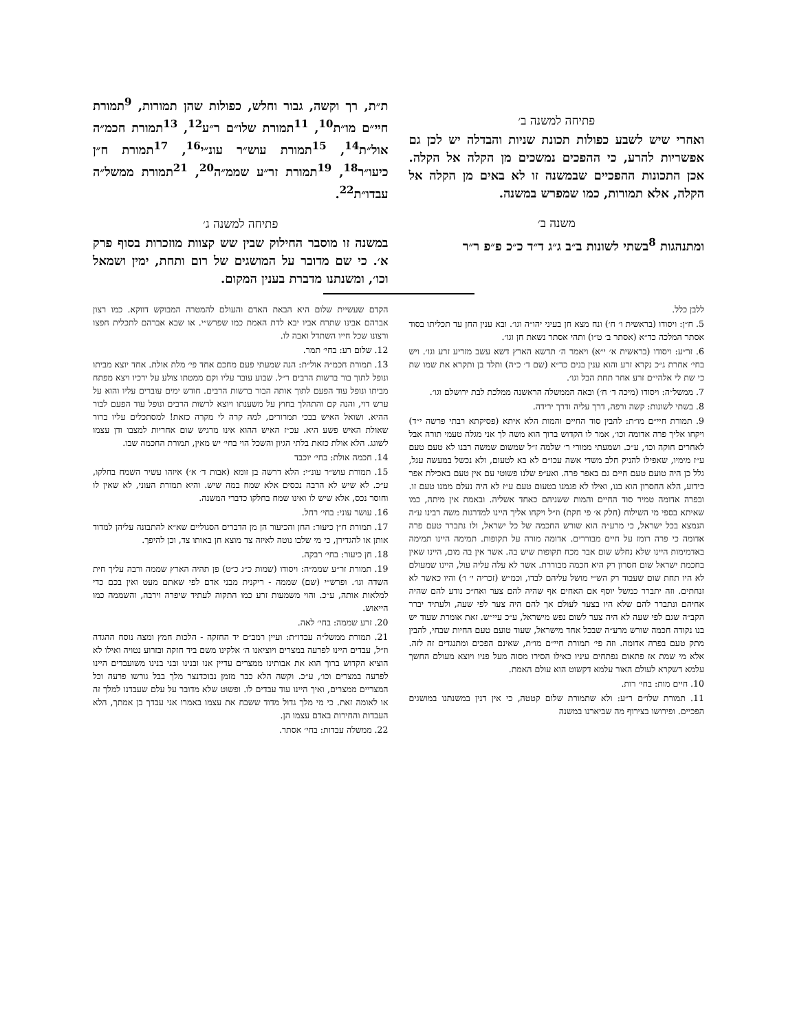פתיחה למשנה ב׳
ואחרי שיש לשבע כפולות תכונת שניות והבדלה יש לכן גם אפשריות להרע, כי ההפכים נמשכים מן הקלה אל הקלה. אכן התכונות ההפכיים שבמשנה זו לא באים מן הקלה אל הקלה, אלא תמורות, כמו שמפרש במשנה.
משנה ב׳
ומתנהגות <sup>8</sup>בשתי לשונות ב״ב ג״ג ד״ד כ״כ פ״פ ר״ר
ת״ת, רך וקשה, גבור וחלש, כפולות שהן תמורות, <sup>9</sup>תמורת חיי״ם מו״ת<sup>10</sup>, <sup>11</sup>תמורת שלו״ם ר״ע<sup>12</sup>, <sup>13</sup>תמורת חכמ״ה אול״ת<sup>14</sup>, <sup>15</sup>תמורת עוש״ר עונ״י<sup>16</sup>, <sup>17</sup>תמורת ח״ן כיעו״ר<sup>18</sup>, <sup>19</sup>תמורת זר״ע שממ״ה<sup>20</sup>, <sup>21</sup>תמורת ממשל״ה עבדו״ת<sup>22</sup>.
פתיחה למשנה ג׳
במשנה זו מוסבר החילוק שבין שש קצוות מוזכרות בסוף פרק א׳. כי שם מדובר על המושגים של רום ותחת, ימין ושמאל וכו׳, ומשנתנו מדברת בענין המקום.
ללבן כלל.
5. ח״ן: ויסודו (בראשית ו׳ ח׳) ונח מצא חן בעיני יהו״ה וגו׳. ובא ענין החן עד תכליתו בסוד אסתר המלכה כד״א (אסתר ב׳ ט״ו) ותהי אסתר נשאת חן וגו׳.
6. זר״ע: ויסודו (בראשית א׳ י״א) ויאמר ה׳ תדשא הארץ דשא עשב מזריע זרע וגו׳. ויש בחי׳ אחרת ג״כ נקרא זרע והוא ענין בנים כד״א (שם ד׳ כ״ה) ותלד בן ותקרא את שמו שת כי שת לי אלהי״ם זרע אחר תחת הבל וגו׳.
7. ממשל״ה: ויסודו (מיכה ד׳ ח׳) ובאה הממשלה הראשנה ממלכת לבת ירושלם וגו׳.
8. בשתי לשונות: קשה ורפה, דרך עליה ודרך ירידה.
9. תמורת חיי״ם מו״ת: להבין סוד החיים והמות הלא איתא (פסיקתא רבתי פרשה י״ד) ויקחו אליך פרה אדומה וכו׳, אמר לו הקדוש ברוך הוא משה לך אני מגלה טעמי תורה אבל לאחרים חוקה וכו׳, ע״כ. ושמעתי ממורי ר׳ שלמה ז״ל שמשום שמשה רבנו לא טעם טעם ע״ז מימיו, שאפילו להניק חלב משדי אשה עכו״ם לא בא לטעום, ולא נכשל במעשה עגל, גלל כן היה טועם טעם חיים גם באפר פרה. ואע״פ שלנו פשוטי עם אין טעם באכילת אפר כידוע, הלא החסרון הוא בנו, ואילו לא פגמנו בטעום טעם ע״ז לא היה נעלם ממנו טעם זו. ובפרה אדומה טמיר סוד החיים והמות ששניהם כאחד אשליה. ובאמת אין מיתה, כמו שאיתא בספי מי השילוח (חלק א׳ פי חקת) וז״ל ויקחו אליך היינו למדרגות משה רבינו ע״ה הנמצא בכל ישראל, כי מרע״ה הוא שורש החכמה של כל ישראל, ולו נתברר טעם פרה אדומה כי פרה רומז על חיים מבוררים. אדומה מורה על תקופות. תמימה היינו תמימה באדמימות היינו שלא נחלש שום אבר מכח תקופות שיש בה. אשר אין בה מום, היינו שאין בחכמת ישראל שום חסרון רק היא חכמה מבוררת. אשר לא עלה עליה עול, היינו שמעולם לא היו תחת שום שעבוד רק הש״י מושל עליהם לבדו, וכמ״ש (זכריה י׳ ו׳) והיו כאשר לא זנחתים. וזה יתברר כמשל יוסף אם האחים אף שהיה להם צער ואח״כ נודע להם שהיה אחיהם ונתברר להם שלא היו בצער לעולם אך להם היה צער לפי שעה, ולעתיד יברר הקב״ה שגם לפי שעה לא היה צער לשום נפש מישראל, ע״כ עיי״ש. זאת אומרת שעוד יש בנו נקודה חכמה שורש מרע״ה שבכל אחד מישראל, שעוד טועם טעם החיות שבחי, להבין מתק טעם בפרה אדומה. וזה פי׳ תמורת חיי״ם מו״ת, שאינם הפכים ומתנגדים זה לזה. אלא מי שמת אז פתאום נפתחים עיניו כאילו הסירו מסוה מעל פניו ויוצא מעולם החשך עלמא דשקרא לעולם האור עלמא דקשוט הוא עולם האמת.
10. חיים מות: בחי׳ רות.
11. תמורת שלו״ם ר״ע: ולא שתמורת שלום קטטה, כי אין דנין במשנתנו במושגים הפכיים. ופירושו בצירוף מה שביארנו במשנה
הקדם שעשיית שלום היא הבאת האדם והעולם להמטרה המבוקש דווקא. כמו רצון אברהם אבינו שתרח אביו יבא לדת האמת כמו שפרש״י. או שבא אברהם לתכלית חפצו ורצונו שכל חייו השתדל ואבה לו.
12. שלום רע: בחי׳ תמר.
13. תמורת חכמ״ה אול״ת: הנה שמעתי פעם מחכם אחד פי׳ מלת אולת. אחד יוצא מביתו ונופל לתוך בור ברשות הרבים ר״ל. שבוע עובר עליו וקם ממטתו צולע על ירכיו ויצא מפתח מביתו ונופל עוד הפעם לתוך אותה הבור ברשות הרבים. חודש ימים עוברים עליו והוא על ערש דוי, והנה קם והתהלך בחוץ על משענתו ויוצא לרשות הרבים ונופל עוד הפעם לבור ההיא. ושואל האיש בבכי תמרורים, למה קרה לי מקרה כזאת! למסתכלים עליו ברור שאולת האיש פשע היא. עכ״ז האיש ההוא אינו מרגיש שום אחריות למצבו ודן עצמו לשוגג. הלא אולת כזאת בלתי הגיון והשכל הוי בחי׳ יש מאין, תמורת החכמה שבו.
14. חכמה אולת: בחי׳ יוכבד
15. תמורת עוש״ר עונ״י: הלא דרשה בן זומא (אבות ד׳ א׳) איזהו עשיר השמח בחלקו, ע״כ. לא שיש לא הרבה נכסים אלא שמח במה שיש. והיא תמורת העוני, לא שאין לו וחוסר נכס, אלא שיש לו ואינו שמח בחלקו כדברי המשנה.
16. עושר עוני: בחי׳ רחל.
17. תמורת ח״ן כיעור: החן והכיעור הן מן הדברים הסגוליים שא״א להתבונה עליהן למדוד אותן או להגדירן, כי מי שלבו נוטה לאיזה צד מוצא חן באותו צד, וכן להיפך.
18. חן כיעור: בחי׳ רבקה.
19. תמורת זר״ע שממ״ה: ויסודו (שמות כ״ג כ״ט) פן תהיה הארץ שממה ורבה עליך חית השדה וגו׳. ופרש״י (שם) שממה - ריקנית מבני אדם לפי שאתם מעט ואין בכם כדי למלאות אותה, ע״כ. והוי משמעות זרע כמו התקוה לעתיד שיפרה וירבה, והשממה כמו הייאוש.
20. זרע שממה: בחי׳ לאה.
21. תמורת ממשל״ה עבדו״ת: ועיין רמב״ם יד החזקה - הלכות חמץ ומצה נוסח ההגדה וז״ל, עבדים היינו לפרעה במצרים ויוציאנו ה׳ אלקינו משם ביד חזקה ובזרוע נטויה ואילו לא הוציא הקדוש ברוך הוא את אבותינו ממצרים עדיין אנו ובנינו ובני בנינו משועבדים היינו לפרעה במצרים וכו׳, ע״כ. וקשה הלא כבר מזמן נבוכדנצר מלך בבל גורשו פרעה וכל המצריים ממצרים, ואיך היינו עוד עבדים לו. ופשוט שלא מדובר על עלם שעבדנו למלך זה או לאומה זאת. כי מי מלך גדול מדוד ששבח את עצמו באמרו אני עבדך בן אמתך, הלא העבדות והחירות באדם עצמו הן.
22. ממשלה עבדות: בחי׳ אסתר.